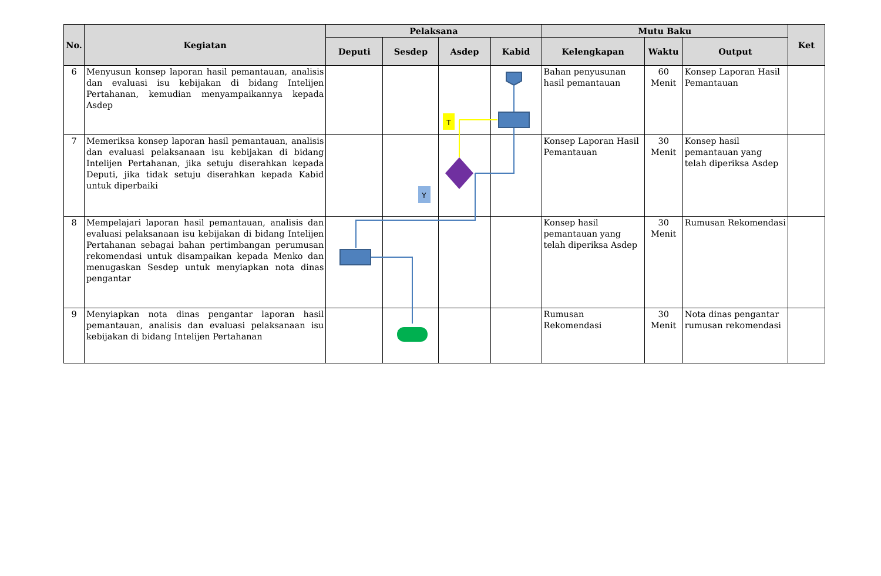| No. | Kegiatan | Pelaksana | | | | Mutu Baku | | | Ket |
| --- | --- | --- | --- | --- | --- | --- | --- | --- | --- |
| | | Deputi | Sesdep | Asdep | Kabid | Kelengkapan | Waktu | Output | |
| 6 | Menyusun konsep laporan hasil pemantauan, analisis dan evaluasi isu kebijakan di bidang Intelijen Pertahanan, kemudian menyampaikannya kepada Asdep | | | | | Bahan penyusunan hasil pemantauan | 60 Menit | Konsep Laporan Hasil Pemantauan | |
| 7 | Memeriksa konsep laporan hasil pemantauan, analisis dan evaluasi pelaksanaan isu kebijakan di bidang Intelijen Pertahanan, jika setuju diserahkan kepada Deputi, jika tidak setuju diserahkan kepada Kabid untuk diperbaiki | | | | | Konsep Laporan Hasil Pemantauan | 30 Menit | Konsep hasil pemantauan yang telah diperiksa Asdep | |
| 8 | Mempelajari laporan hasil pemantauan, analisis dan evaluasi pelaksanaan isu kebijakan di bidang Intelijen Pertahanan sebagai bahan pertimbangan perumusan rekomendasi untuk disampaikan kepada Menko dan menugaskan Sesdep untuk menyiapkan nota dinas pengantar | | | | | Konsep hasil pemantauan yang telah diperiksa Asdep | 30 Menit | Rumusan Rekomendasi | |
| 9 | Menyiapkan nota dinas pengantar laporan hasil pemantauan, analisis dan evaluasi pelaksanaan isu kebijakan di bidang Intelijen Pertahanan | | | | | Rumusan Rekomendasi | 30 Menit | Nota dinas pengantar rumusan rekomendasi | |
T
Y